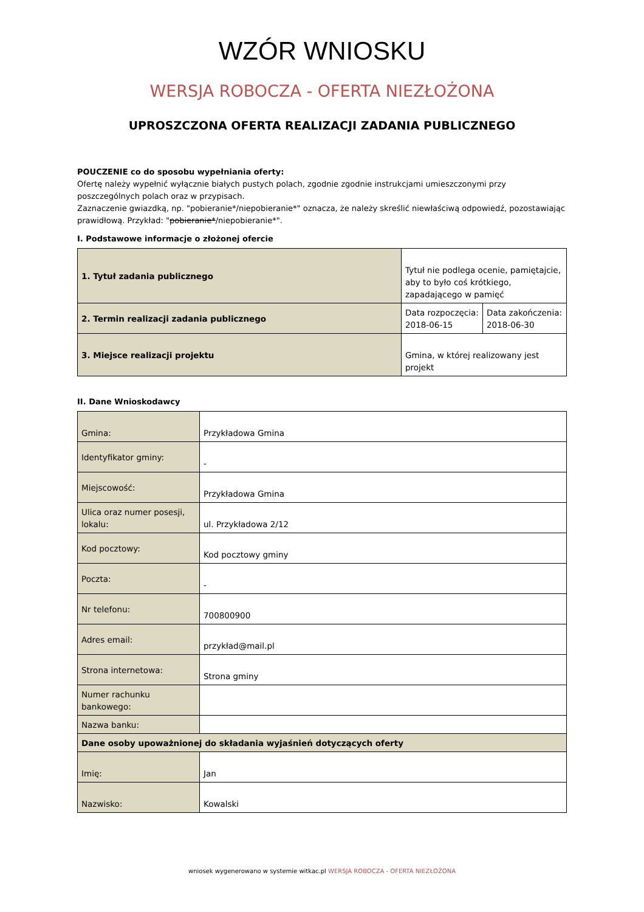WZÓR WNIOSKU
WERSJA ROBOCZA - OFERTA NIEZŁOŻONA
UPROSZCZONA OFERTA REALIZACJI ZADANIA PUBLICZNEGO
POUCZENIE co do sposobu wypełniania oferty:
Ofertę należy wypełnić wyłącznie białych pustych polach, zgodnie zgodnie instrukcjami umieszczonymi przy poszczególnych polach oraz w przypisach.
Zaznaczenie gwiazdką, np. "pobieranie*/niepobieranie*" oznacza, że należy skreślić niewłaściwą odpowiedź, pozostawiając prawidłową. Przykład: "pobieranie*/niepobieranie*".
I. Podstawowe informacje o złożonej ofercie
| 1. Tytuł zadania publicznego | Tytuł nie podlega ocenie, pamiętajcie, aby to było coś krótkiego, zapadającego w pamięć | |
| 2. Termin realizacji zadania publicznego | Data rozpoczęcia: 2018-06-15 | Data zakończenia: 2018-06-30 |
| 3. Miejsce realizacji projektu | Gmina, w której realizowany jest projekt | |
II. Dane Wnioskodawcy
| Gmina: | Przykładowa Gmina |
| Identyfikator gminy: | - |
| Miejscowość: | Przykładowa Gmina |
| Ulica oraz numer posesji, lokalu: | ul. Przykładowa 2/12 |
| Kod pocztowy: | Kod pocztowy gminy |
| Poczta: | - |
| Nr telefonu: | 700800900 |
| Adres email: | przykład@mail.pl |
| Strona internetowa: | Strona gminy |
| Numer rachunku bankowego: | |
| Nazwa banku: | |
| Dane osoby upoważnionej do składania wyjaśnień dotyczących oferty | |
| Imię: | Jan |
| Nazwisko: | Kowalski |
wniosek wygenerowano w systemie witkac.pl WERSJA ROBOCZA - OFERTA NIEZŁOŻONA